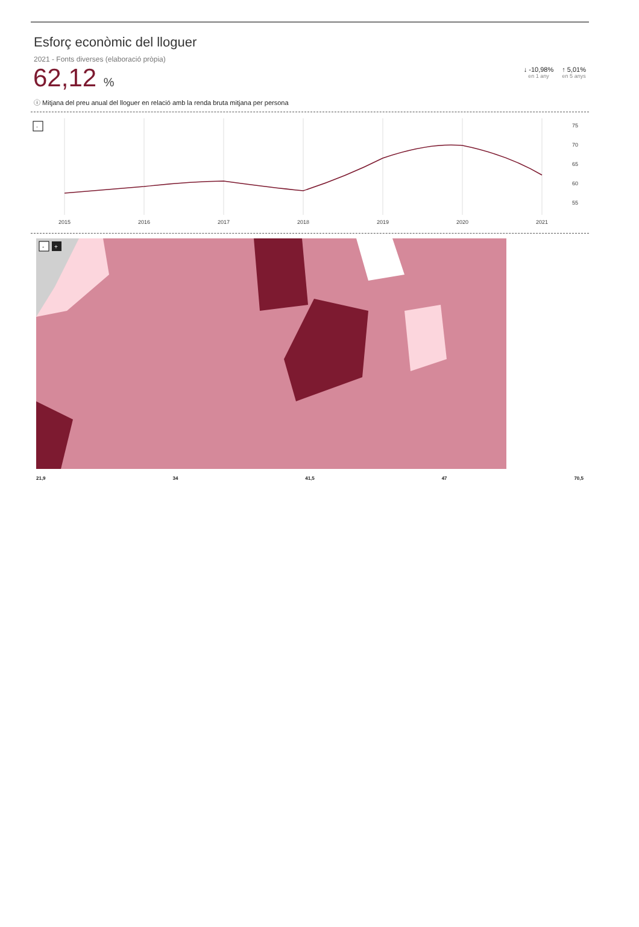Esforç econòmic del lloguer
2021 - Fonts diverses (elaboració pròpia)
62,12 %
↓ -10,98%
en 1 any
↑ 5,01%
en 5 anys
ⓘ Mitjana del preu anual del lloguer en relació amb la renda bruta mitjana per persona
-
75
70
65
60
55
2015
2016
2017
2018
2019
2020
2021
-
+
21,9 34 41,5 47 70,5